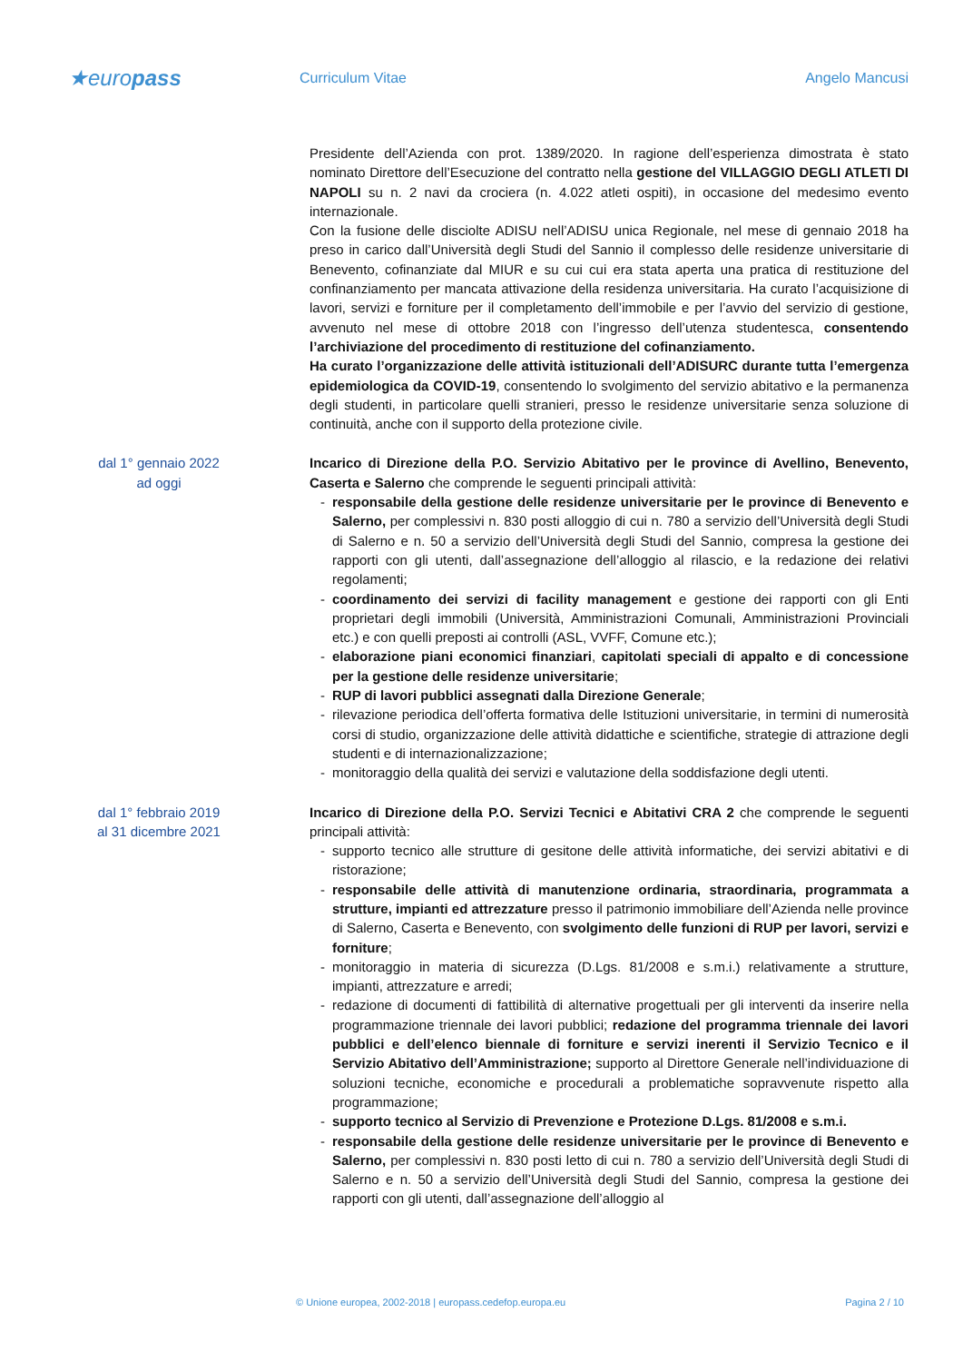★europass
Curriculum Vitae Angelo Mancusi
Presidente dell’Azienda con prot. 1389/2020. In ragione dell’esperienza dimostrata è stato nominato Direttore dell’Esecuzione del contratto nella gestione del VILLAGGIO DEGLI ATLETI DI NAPOLI su n. 2 navi da crociera (n. 4.022 atleti ospiti), in occasione del medesimo evento internazionale.
Con la fusione delle disciolte ADISU nell’ADISU unica Regionale, nel mese di gennaio 2018 ha preso in carico dall’Università degli Studi del Sannio il complesso delle residenze universitarie di Benevento, cofinanziate dal MIUR e su cui cui era stata aperta una pratica di restituzione del confinanziamento per mancata attivazione della residenza universitaria. Ha curato l’acquisizione di lavori, servizi e forniture per il completamento dell’immobile e per l’avvio del servizio di gestione, avvenuto nel mese di ottobre 2018 con l’ingresso dell’utenza studentesca, consentendo l’archiviazione del procedimento di restituzione del cofinanziamento.
Ha curato l’organizzazione delle attività istituzionali dell’ADISURC durante tutta l’emergenza epidemiologica da COVID-19, consentendo lo svolgimento del servizio abitativo e la permanenza degli studenti, in particolare quelli stranieri, presso le residenze universitarie senza soluzione di continuità, anche con il supporto della protezione civile.
dal 1° gennaio 2022
ad oggi
Incarico di Direzione della P.O. Servizio Abitativo per le province di Avellino, Benevento, Caserta e Salerno che comprende le seguenti principali attività:
- responsabile della gestione delle residenze universitarie per le province di Benevento e Salerno, per complessivi n. 830 posti alloggio di cui n. 780 a servizio dell’Università degli Studi di Salerno e n. 50 a servizio dell’Università degli Studi del Sannio, compresa la gestione dei rapporti con gli utenti, dall’assegnazione dell’alloggio al rilascio, e la redazione dei relativi regolamenti;
- coordinamento dei servizi di facility management e gestione dei rapporti con gli Enti proprietari degli immobili (Università, Amministrazioni Comunali, Amministrazioni Provinciali etc.) e con quelli preposti ai controlli (ASL, VVFF, Comune etc.);
- elaborazione piani economici finanziari, capitolati speciali di appalto e di concessione per la gestione delle residenze universitarie;
- RUP di lavori pubblici assegnati dalla Direzione Generale;
- rilevazione periodica dell’offerta formativa delle Istituzioni universitarie, in termini di numerosità corsi di studio, organizzazione delle attività didattiche e scientifiche, strategie di attrazione degli studenti e di internazionalizzazione;
- monitoraggio della qualità dei servizi e valutazione della soddisfazione degli utenti.
dal 1° febbraio 2019
al 31 dicembre 2021
Incarico di Direzione della P.O. Servizi Tecnici e Abitativi CRA 2 che comprende le seguenti principali attività:
- supporto tecnico alle strutture di gesitone delle attività informatiche, dei servizi abitativi e di ristorazione;
- responsabile delle attività di manutenzione ordinaria, straordinaria, programmata a strutture, impianti ed attrezzature presso il patrimonio immobiliare dell’Azienda nelle province di Salerno, Caserta e Benevento, con svolgimento delle funzioni di RUP per lavori, servizi e forniture;
- monitoraggio in materia di sicurezza (D.Lgs. 81/2008 e s.m.i.) relativamente a strutture, impianti, attrezzature e arredi;
- redazione di documenti di fattibilità di alternative progettuali per gli interventi da inserire nella programmazione triennale dei lavori pubblici; redazione del programma triennale dei lavori pubblici e dell’elenco biennale di forniture e servizi inerenti il Servizio Tecnico e il Servizio Abitativo dell’Amministrazione; supporto al Direttore Generale nell’individuazione di soluzioni tecniche, economiche e procedurali a problematiche sopravvenute rispetto alla programmazione;
- supporto tecnico al Servizio di Prevenzione e Protezione D.Lgs. 81/2008 e s.m.i.
- responsabile della gestione delle residenze universitarie per le province di Benevento e Salerno, per complessivi n. 830 posti letto di cui n. 780 a servizio dell’Università degli Studi di Salerno e n. 50 a servizio dell’Università degli Studi del Sannio, compresa la gestione dei rapporti con gli utenti, dall’assegnazione dell’alloggio al
© Unione europea, 2002-2018 | europass.cedefop.europa.eu
Pagina 2 / 10